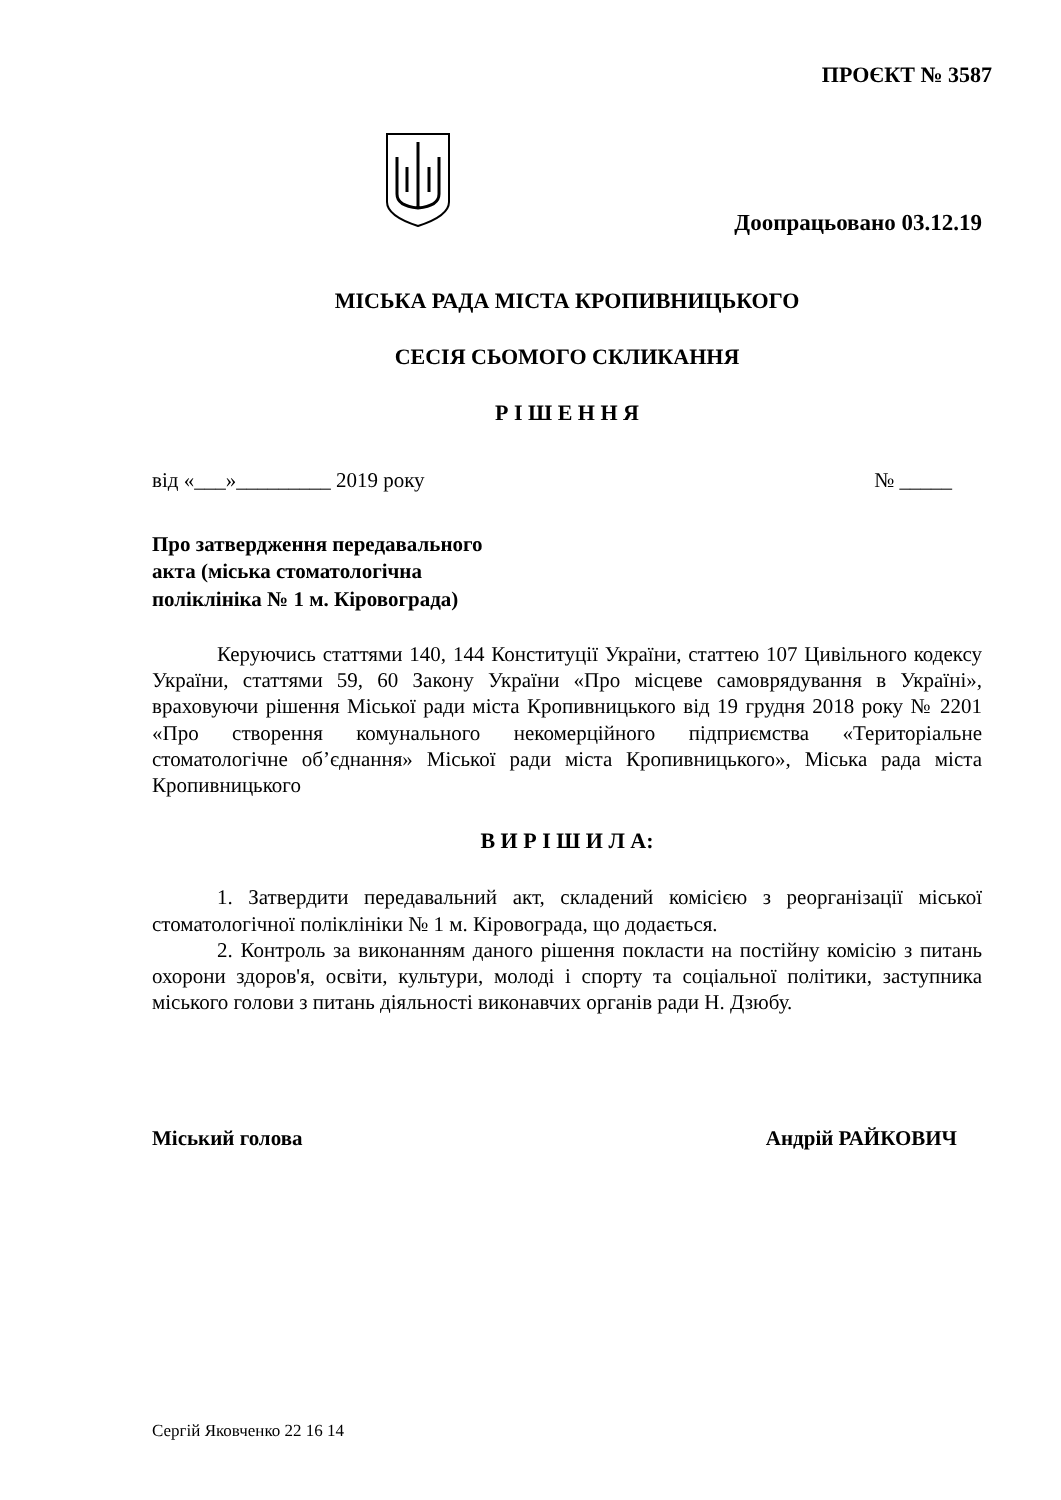ПРОЄКТ № 3587
Доопрацьовано 03.12.19
МІСЬКА РАДА МІСТА КРОПИВНИЦЬКОГО
СЕСІЯ СЬОМОГО СКЛИКАННЯ
Р І Ш Е Н Н Я
від «___»_________ 2019 року № _____
Про затвердження передавального
акта (міська стоматологічна
поліклініка № 1 м. Кіровограда)
Керуючись статтями 140, 144 Конституції України, статтею 107 Цивільного кодексу України, статтями 59, 60 Закону України «Про місцеве самоврядування в Україні», враховуючи рішення Міської ради міста Кропивницького від 19 грудня 2018 року № 2201 «Про створення комунального некомерційного підприємства «Територіальне стоматологічне об’єднання» Міської ради міста Кропивницького», Міська рада міста Кропивницького
В И Р І Ш И Л А:
1. Затвердити передавальний акт, складений комісією з реорганізації міської стоматологічної поліклініки № 1 м. Кіровограда, що додається.
2. Контроль за виконанням даного рішення покласти на постійну комісію з питань охорони здоров'я, освіти, культури, молоді і спорту та соціальної політики, заступника міського голови з питань діяльності виконавчих органів ради Н. Дзюбу.
Міський голова Андрій РАЙКОВИЧ
Сергій Яковченко 22 16 14